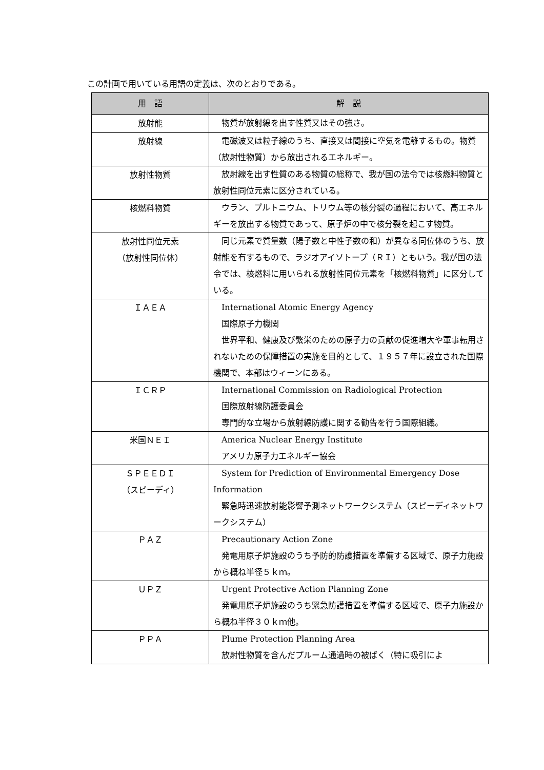この計画で用いている用語の定義は、次のとおりである。
| 用 語 | 解 説 |
| --- | --- |
| 放射能 | 物質が放射線を出す性質又はその強さ。 |
| 放射線 | 電磁波又は粒子線のうち、直接又は間接に空気を電離するもの。物質（放射性物質）から放出されるエネルギー。 |
| 放射性物質 | 放射線を出す性質のある物質の総称で、我が国の法令では核燃料物質と放射性同位元素に区分されている。 |
| 核燃料物質 | ウラン、プルトニウム、トリウム等の核分裂の過程において、高エネルギーを放出する物質であって、原子炉の中で核分裂を起こす物質。 |
| 放射性同位元素 （放射性同位体） | 同じ元素で質量数（陽子数と中性子数の和）が異なる同位体のうち、放射能を有するもので、ラジオアイソトープ（ＲＩ）ともいう。我が国の法令では、核燃料に用いられる放射性同位元素を「核燃料物質」に区分している。 |
| ＩＡＥＡ | International Atomic Energy Agency 国際原子力機関 世界平和、健康及び繁栄のための原子力の貢献の促進増大や軍事転用されないための保障措置の実施を目的として、１９５７年に設立された国際機関で、本部はウィーンにある。 |
| ＩＣＲＰ | International Commission on Radiological Protection 国際放射線防護委員会 専門的な立場から放射線防護に関する勧告を行う国際組織。 |
| 米国ＮＥＩ | America Nuclear Energy Institute アメリカ原子力エネルギー協会 |
| ＳＰＥＥＤＩ （スピーディ） | System for Prediction of Environmental Emergency Dose Information 緊急時迅速放射能影響予測ネットワークシステム（スピーディネットワークシステム） |
| ＰＡＺ | Precautionary Action Zone 発電用原子炉施設のうち予防的防護措置を準備する区域で、原子力施設から概ね半径５ｋｍ。 |
| ＵＰＺ | Urgent Protective Action Planning Zone 発電用原子炉施設のうち緊急防護措置を準備する区域で、原子力施設から概ね半径３０ｋｍ他。 |
| ＰＰＡ | Plume Protection Planning Area 放射性物質を含んだプルーム通過時の被ばく（特に吸引によ |